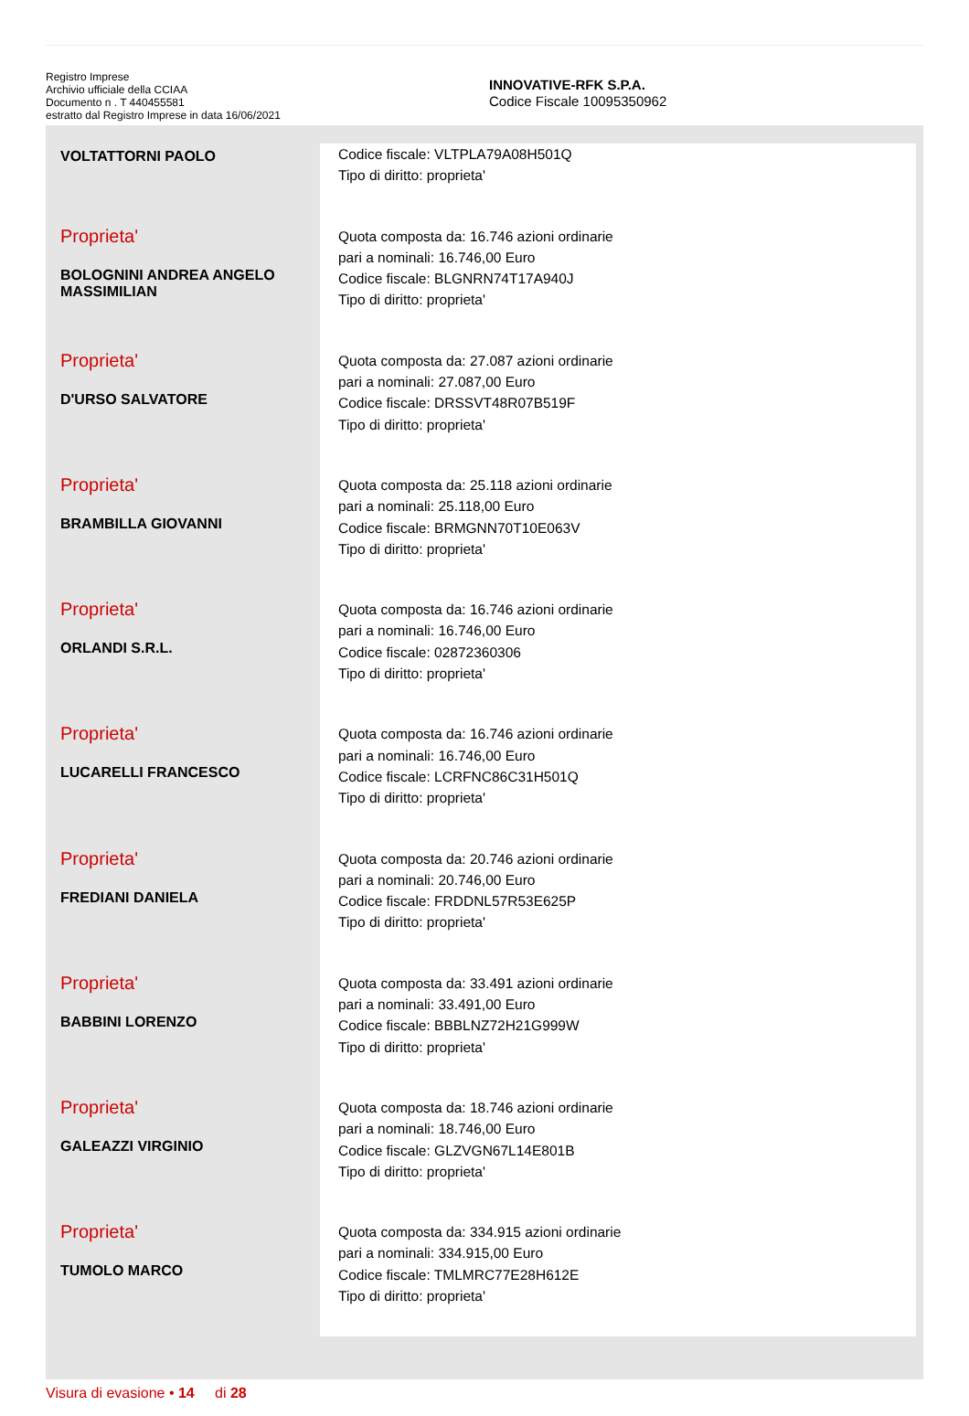Registro Imprese
Archivio ufficiale della CCIAA
Documento n . T 440455581
estratto dal Registro Imprese in data 16/06/2021
INNOVATIVE-RFK S.P.A.
Codice Fiscale 10095350962
| VOLTATTORNI PAOLO | Codice fiscale: VLTPLA79A08H501Q Tipo di diritto: proprieta' |
| Proprieta' BOLOGNINI ANDREA ANGELO MASSIMILIAN | Quota composta da: 16.746 azioni ordinarie pari a nominali: 16.746,00 Euro Codice fiscale: BLGNRN74T17A940J Tipo di diritto: proprieta' |
| Proprieta' D'URSO SALVATORE | Quota composta da: 27.087 azioni ordinarie pari a nominali: 27.087,00 Euro Codice fiscale: DRSSVT48R07B519F Tipo di diritto: proprieta' |
| Proprieta' BRAMBILLA GIOVANNI | Quota composta da: 25.118 azioni ordinarie pari a nominali: 25.118,00 Euro Codice fiscale: BRMGNN70T10E063V Tipo di diritto: proprieta' |
| Proprieta' ORLANDI S.R.L. | Quota composta da: 16.746 azioni ordinarie pari a nominali: 16.746,00 Euro Codice fiscale: 02872360306 Tipo di diritto: proprieta' |
| Proprieta' LUCARELLI FRANCESCO | Quota composta da: 16.746 azioni ordinarie pari a nominali: 16.746,00 Euro Codice fiscale: LCRFNC86C31H501Q Tipo di diritto: proprieta' |
| Proprieta' FREDIANI DANIELA | Quota composta da: 20.746 azioni ordinarie pari a nominali: 20.746,00 Euro Codice fiscale: FRDDNL57R53E625P Tipo di diritto: proprieta' |
| Proprieta' BABBINI LORENZO | Quota composta da: 33.491 azioni ordinarie pari a nominali: 33.491,00 Euro Codice fiscale: BBBLNZ72H21G999W Tipo di diritto: proprieta' |
| Proprieta' GALEAZZI VIRGINIO | Quota composta da: 18.746 azioni ordinarie pari a nominali: 18.746,00 Euro Codice fiscale: GLZVGN67L14E801B Tipo di diritto: proprieta' |
| Proprieta' TUMOLO MARCO | Quota composta da: 334.915 azioni ordinarie pari a nominali: 334.915,00 Euro Codice fiscale: TMLMRC77E28H612E Tipo di diritto: proprieta' |
Visura di evasione • 14 di 28